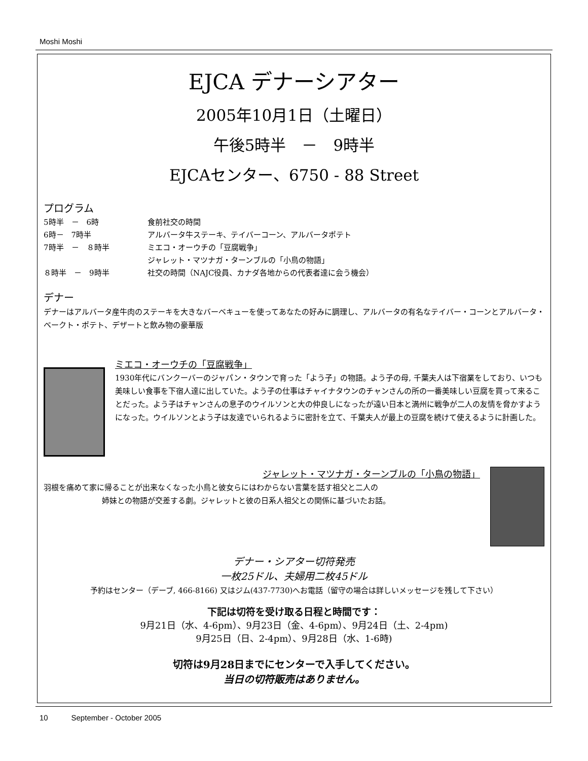Moshi Moshi
EJCA デナーシアター
2005年10月1日（土曜日）
午後5時半　－　9時半
EJCAセンター、6750 - 88 Street
プログラム
| 5時半 － 6時 | 食前社交の時間 |
| 6時－ 7時半 | アルバータ牛ステーキ、テイバーコーン、アルバータポテト |
| 7時半 － ８時半 | ミエコ・オーウチの「豆腐戦争」 |
| | ジャレット・マツナガ・ターンブルの「小鳥の物語」 |
| ８時半 － 9時半 | 社交の時間（NAJC役員、カナダ各地からの代表者達に会う機会） |
デナー
デナーはアルバータ産牛肉のステーキを大きなバーベキューを使ってあなたの好みに調理し、アルバータの有名なテイバー・コーンとアルバータ・ベークト・ポテト、デザートと飲み物の豪華版
ミエコ・オーウチの「豆腐戦争」
1930年代にバンクーバーのジャパン・タウンで育った「よう子」の物語。よう子の母, 千葉夫人は下宿業をしており、いつも美味しい食事を下宿人達に出していた。よう子の仕事はチャイナタウンのチャンさんの所の一番美味しい豆腐を買って来ることだった。よう子はチャンさんの息子のウイルソンと大の仲良しになったが遠い日本と満州に戦争が二人の友情を脅かすようになった。ウイルソンとよう子は友達でいられるように密計を立て、千葉夫人が最上の豆腐を続けて使えるように計画した。
ジャレット・マツナガ・ターンブルの「小鳥の物語」
羽根を痛めて家に帰ることが出来なくなった小鳥と彼女らにはわからない言葉を話す祖父と二人の
姉妹との物語が交差する劇。ジャレットと彼の日系人祖父との関係に基づいたお話。
デナー・シアター切符発売
一枚25ドル、夫婦用二枚45ドル
予約はセンター（デーブ, 466-8166) 又はジム(437-7730)へお電話（留守の場合は詳しいメッセージを残して下さい）
下記は切符を受け取る日程と時間です：
9月21日（水、4-6pm）、9月23日（金、4-6pm）、9月24日（土、2-4pm)
9月25日（日、2-4pm）、9月28日（水、1-6時)
切符は9月28日までにセンターで入手してください。
当日の切符販売はありません。
10 September - October 2005